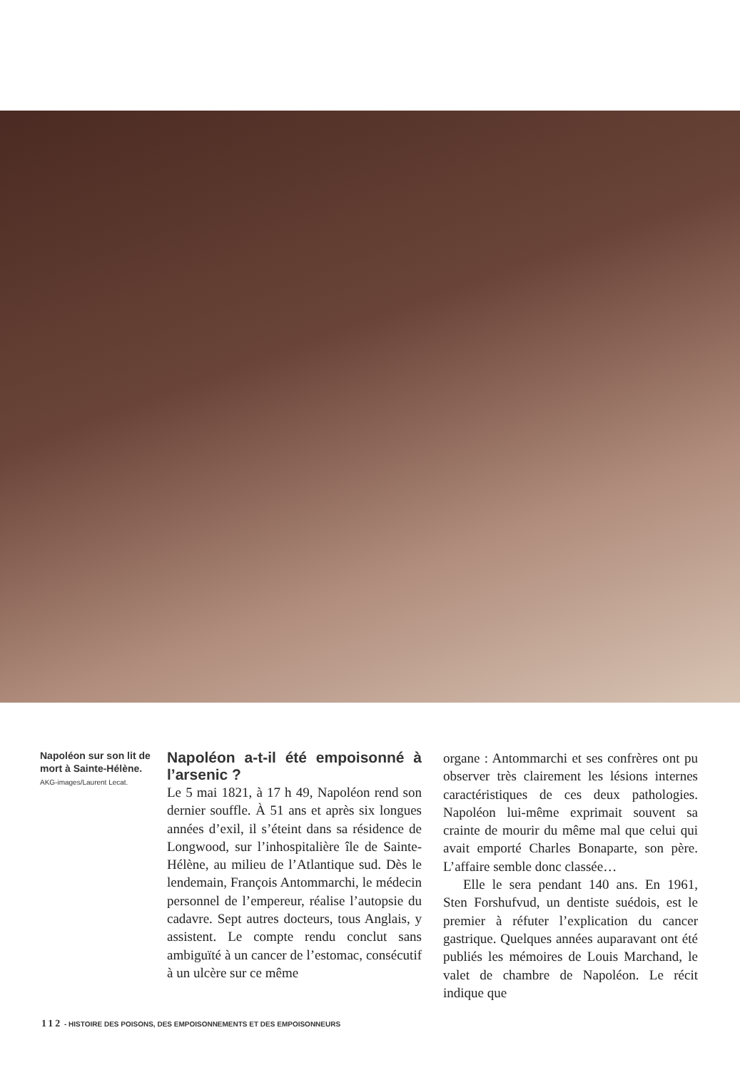Napoléon sur son lit de mort à Sainte-Hélène.
AKG-images/Laurent Lecat.
Napoléon a-t-il été empoisonné à l’arsenic ?
Le 5 mai 1821, à 17 h 49, Napoléon rend son dernier souffle. À 51 ans et après six longues années d’exil, il s’éteint dans sa résidence de Longwood, sur l’inhospitalière île de Sainte-Hélène, au milieu de l’Atlantique sud. Dès le lendemain, François Antommarchi, le médecin personnel de l’empereur, réalise l’autopsie du cadavre. Sept autres docteurs, tous Anglais, y assistent. Le compte rendu conclut sans ambiguïté à un cancer de l’estomac, consécutif à un ulcère sur ce même
organe : Antommarchi et ses confrères ont pu observer très clairement les lésions internes caractéristiques de ces deux pathologies. Napoléon lui-même exprimait souvent sa crainte de mourir du même mal que celui qui avait emporté Charles Bonaparte, son père. L’affaire semble donc classée…
Elle le sera pendant 140 ans. En 1961, Sten Forshufvud, un dentiste suédois, est le premier à réfuter l’explication du cancer gastrique. Quelques années auparavant ont été publiés les mémoires de Louis Marchand, le valet de chambre de Napoléon. Le récit indique que
112 - HISTOIRE DES POISONS, DES EMPOISONNEMENTS ET DES EMPOISONNEURS